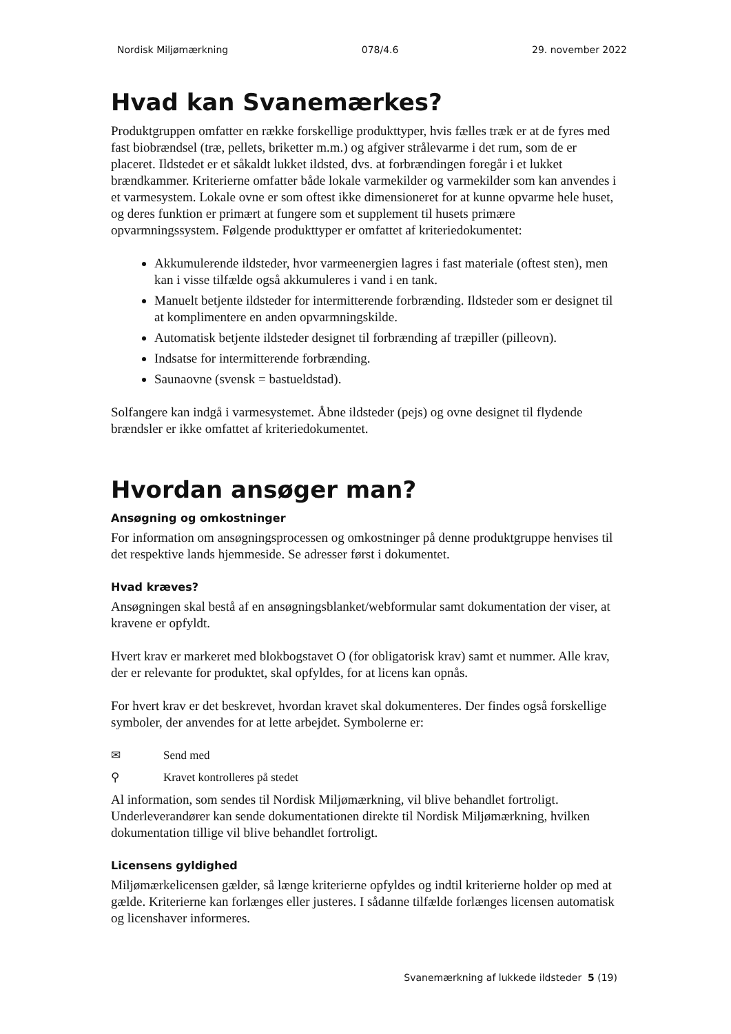Nordisk Miljømærkning 078/4.6 29. november 2022
Hvad kan Svanemærkes?
Produktgruppen omfatter en række forskellige produkttyper, hvis fælles træk er at de fyres med fast biobrændsel (træ, pellets, briketter m.m.) og afgiver strålevarme i det rum, som de er placeret. Ildstedet er et såkaldt lukket ildsted, dvs. at forbrændingen foregår i et lukket brændkammer. Kriterierne omfatter både lokale varmekilder og varmekilder som kan anvendes i et varmesystem. Lokale ovne er som oftest ikke dimensioneret for at kunne opvarme hele huset, og deres funktion er primært at fungere som et supplement til husets primære opvarmningssystem. Følgende produkttyper er omfattet af kriteriedokumentet:
Akkumulerende ildsteder, hvor varmeenergien lagres i fast materiale (oftest sten), men kan i visse tilfælde også akkumuleres i vand i en tank.
Manuelt betjente ildsteder for intermitterende forbrænding. Ildsteder som er designet til at komplimentere en anden opvarmningskilde.
Automatisk betjente ildsteder designet til forbrænding af træpiller (pilleovn).
Indsatse for intermitterende forbrænding.
Saunaovne (svensk = bastueldstad).
Solfangere kan indgå i varmesystemet. Åbne ildsteder (pejs) og ovne designet til flydende brændsler er ikke omfattet af kriteriedokumentet.
Hvordan ansøger man?
Ansøgning og omkostninger
For information om ansøgningsprocessen og omkostninger på denne produktgruppe henvises til det respektive lands hjemmeside. Se adresser først i dokumentet.
Hvad kræves?
Ansøgningen skal bestå af en ansøgningsblanket/webformular samt dokumentation der viser, at kravene er opfyldt.
Hvert krav er markeret med blokbogstavet O (for obligatorisk krav) samt et nummer. Alle krav, der er relevante for produktet, skal opfyldes, for at licens kan opnås.
For hvert krav er det beskrevet, hvordan kravet skal dokumenteres. Der findes også forskellige symboler, der anvendes for at lette arbejdet. Symbolerne er:
✉ Send med
⚲ Kravet kontrolleres på stedet
Al information, som sendes til Nordisk Miljømærkning, vil blive behandlet fortroligt. Underleverandører kan sende dokumentationen direkte til Nordisk Miljømærkning, hvilken dokumentation tillige vil blive behandlet fortroligt.
Licensens gyldighed
Miljømærkelicensen gælder, så længe kriterierne opfyldes og indtil kriterierne holder op med at gælde. Kriterierne kan forlænges eller justeres. I sådanne tilfælde forlænges licensen automatisk og licenshaver informeres.
Svanemærkning af lukkede ildsteder 5 (19)